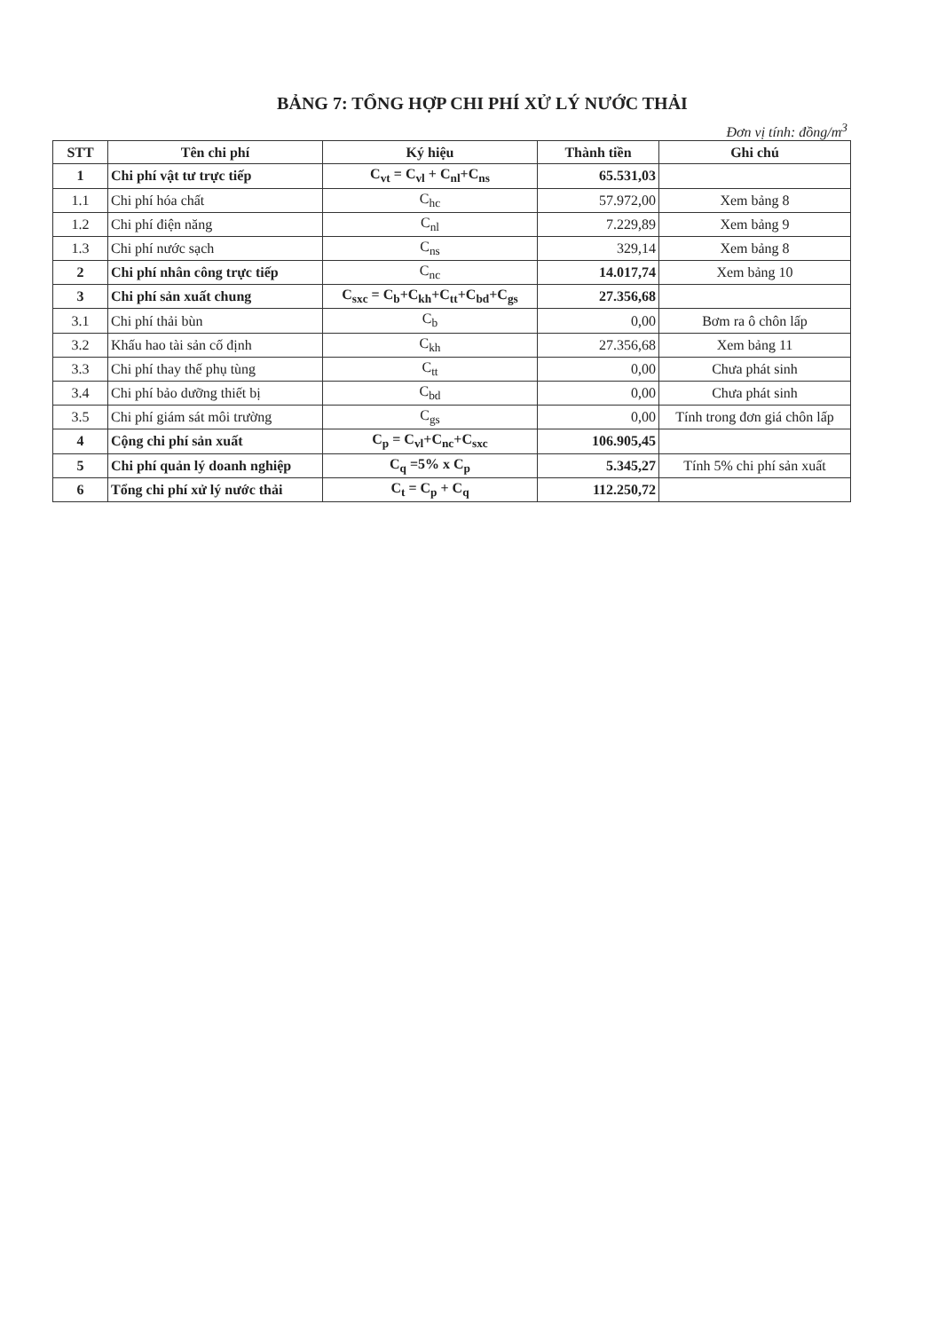BẢNG 7: TỔNG HỢP CHI PHÍ XỬ LÝ NƯỚC THẢI
Đơn vị tính: đồng/m<sup>3</sup>
| STT | Tên chi phí | Ký hiệu | Thành tiền | Ghi chú |
| --- | --- | --- | --- | --- |
| 1 | Chi phí vật tư trực tiếp | C<sub>vt</sub> = C<sub>vl</sub> + C<sub>nl</sub>+C<sub>ns</sub> | 65.531,03 | |
| 1.1 | Chi phí hóa chất | C<sub>hc</sub> | 57.972,00 | Xem bảng 8 |
| 1.2 | Chi phí điện năng | C<sub>nl</sub> | 7.229,89 | Xem bảng 9 |
| 1.3 | Chi phí nước sạch | C<sub>ns</sub> | 329,14 | Xem bảng 8 |
| 2 | Chi phí nhân công trực tiếp | C<sub>nc</sub> | 14.017,74 | Xem bảng 10 |
| 3 | Chi phí sản xuất chung | C<sub>sxc</sub> = C<sub>b</sub>+C<sub>kh</sub>+C<sub>tt</sub>+C<sub>bd</sub>+C<sub>gs</sub> | 27.356,68 | |
| 3.1 | Chi phí thải bùn | C<sub>b</sub> | 0,00 | Bơm ra ô chôn lấp |
| 3.2 | Khấu hao tài sản cố định | C<sub>kh</sub> | 27.356,68 | Xem bảng 11 |
| 3.3 | Chi phí thay thế phụ tùng | C<sub>tt</sub> | 0,00 | Chưa phát sinh |
| 3.4 | Chi phí bảo dưỡng thiết bị | C<sub>bd</sub> | 0,00 | Chưa phát sinh |
| 3.5 | Chi phí giám sát môi trường | C<sub>gs</sub> | 0,00 | Tính trong đơn giá chôn lấp |
| 4 | Cộng chi phí sản xuất | C<sub>p</sub> = C<sub>vl</sub>+C<sub>nc</sub>+C<sub>sxc</sub> | 106.905,45 | |
| 5 | Chi phí quản lý doanh nghiệp | C<sub>q</sub> =5% x C<sub>p</sub> | 5.345,27 | Tính 5% chi phí sản xuất |
| 6 | Tổng chi phí xử lý nước thải | C<sub>t</sub> = C<sub>p</sub> + C<sub>q</sub> | 112.250,72 | |